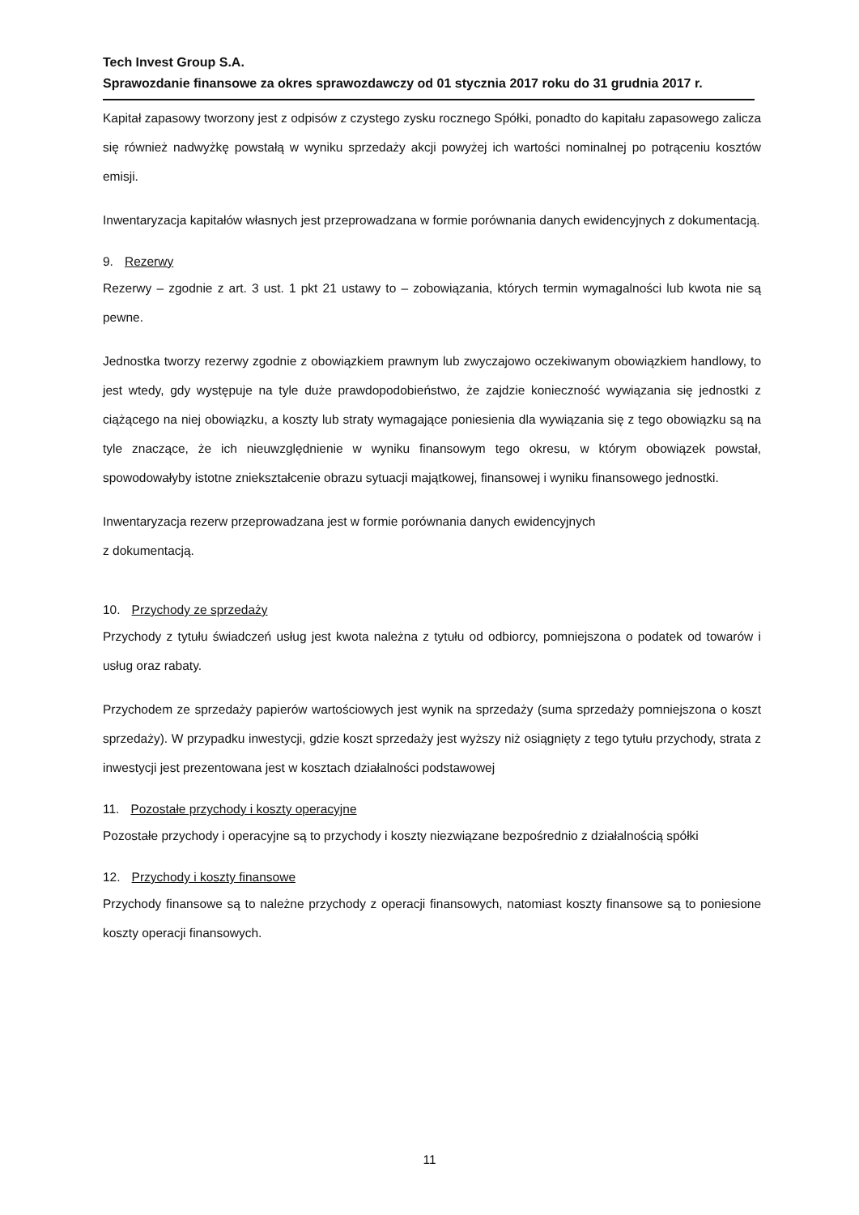Tech Invest Group S.A.
Sprawozdanie finansowe za okres sprawozdawczy od 01 stycznia 2017 roku do 31 grudnia 2017 r.
Kapitał zapasowy tworzony jest z odpisów z czystego zysku rocznego Spółki, ponadto do kapitału zapasowego zalicza się również nadwyżkę powstałą w wyniku sprzedaży akcji powyżej ich wartości nominalnej po potrąceniu kosztów emisji.
Inwentaryzacja kapitałów własnych jest przeprowadzana w formie porównania danych ewidencyjnych z dokumentacją.
9. Rezerwy
Rezerwy – zgodnie z art. 3 ust. 1 pkt 21 ustawy to – zobowiązania, których termin wymagalności lub kwota nie są pewne.
Jednostka tworzy rezerwy zgodnie z obowiązkiem prawnym lub zwyczajowo oczekiwanym obowiązkiem handlowy, to jest wtedy, gdy występuje na tyle duże prawdopodobieństwo, że zajdzie konieczność wywiązania się jednostki z ciążącego na niej obowiązku, a koszty lub straty wymagające poniesienia dla wywiązania się z tego obowiązku są na tyle znaczące, że ich nieuwzględnienie w wyniku finansowym tego okresu, w którym obowiązek powstał, spowodowałyby istotne zniekształcenie obrazu sytuacji majątkowej, finansowej i wyniku finansowego jednostki.
Inwentaryzacja rezerw przeprowadzana jest w formie porównania danych ewidencyjnych
z dokumentacją.
10. Przychody ze sprzedaży
Przychody z tytułu świadczeń usług jest kwota należna z tytułu od odbiorcy, pomniejszona o podatek od towarów i usług oraz rabaty.
Przychodem ze sprzedaży papierów wartościowych jest wynik na sprzedaży (suma sprzedaży pomniejszona o koszt sprzedaży). W przypadku inwestycji, gdzie koszt sprzedaży jest wyższy niż osiągnięty z tego tytułu przychody, strata z inwestycji jest prezentowana jest w kosztach działalności podstawowej
11. Pozostałe przychody i koszty operacyjne
Pozostałe przychody i operacyjne są to przychody i koszty niezwiązane bezpośrednio z działalnością spółki
12. Przychody i koszty finansowe
Przychody finansowe są to należne przychody z operacji finansowych, natomiast koszty finansowe są to poniesione koszty operacji finansowych.
11